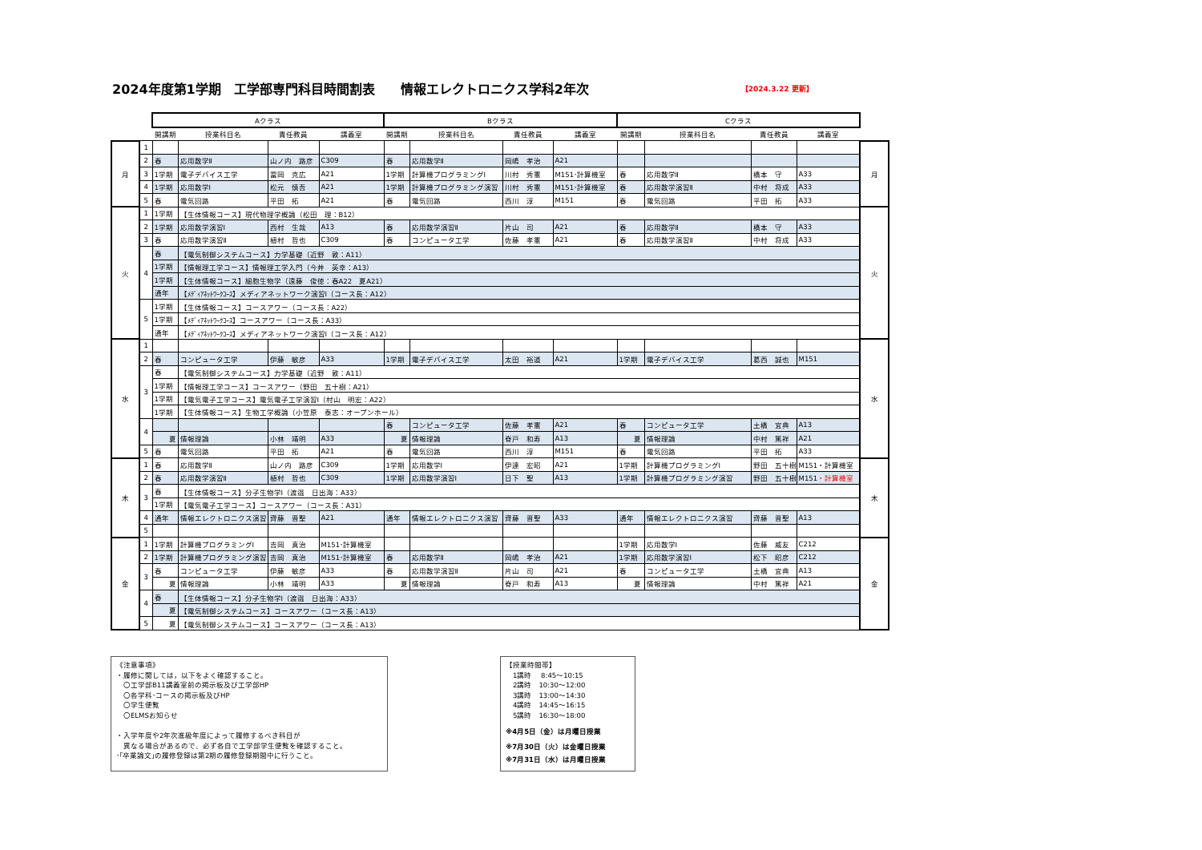2024年度第1学期　工学部専門科目時間割表　　情報エレクトロニクス学科2年次 【2024.3.22 更新】
| | | Aクラス | | | | Bクラス | | | | Cクラス | | | | |
| | | 開講期 | 授業科目名 | 責任教員 | 講義室 | 開講期 | 授業科目名 | 責任教員 | 講義室 | 開講期 | 授業科目名 | 責任教員 | 講義室 | |
| 月 | 1 | | | | | | | | | | | | | 月 |
| | 2 | 春 | 応用数学Ⅱ | 山ノ内 路彦 | C309 | 春 | 応用数学Ⅱ | 岡嶋 孝治 | A21 | | | | | |
| | 3 | 1学期 | 電子デバイス工学 | 冨岡 克広 | A21 | 1学期 | 計算機プログラミングⅠ | 川村 秀憲 | M151･計算機室 | 春 | 応用数学Ⅱ | 橋本 守 | A33 | |
| | 4 | 1学期 | 応用数学Ⅰ | 松元 慎吾 | A21 | 1学期 | 計算機プログラミング演習 | 川村 秀憲 | M151･計算機室 | 春 | 応用数学演習Ⅱ | 中村 将成 | A33 | |
| | 5 | 春 | 電気回路 | 平田 拓 | A21 | 春 | 電気回路 | 西川 淳 | M151 | 春 | 電気回路 | 平田 拓 | A33 | |
| 火 | 1 | 1学期 | 【生体情報コース】現代物理学概論（松田 理：B12） | | | | | | | | | | | 火 |
| | 2 | 1学期 | 応用数学演習Ⅰ | 西村 生哉 | A13 | 春 | 応用数学演習Ⅱ | 片山 司 | A21 | 春 | 応用数学Ⅱ | 橋本 守 | A33 | |
| | 3 | 春 | 応用数学演習Ⅱ | 植村 哲也 | C309 | 春 | コンピュータ工学 | 佐藤 孝憲 | A21 | 春 | 応用数学演習Ⅱ | 中村 将成 | A33 | |
| | 4 | 春 | 【電気制御システムコース】力学基礎（近野 敦：A11） | | | | | | | | | | | |
| | | 1学期 | 【情報理工学コース】情報理工学入門（今井 英幸：A13） | | | | | | | | | | | |
| | | 1学期 | 【生体情報コース】細胞生物学（遠藤 俊徳：春A22 夏A21） | | | | | | | | | | | |
| | | 通年 | 【ﾒﾃﾞｨｱﾈｯﾄﾜｰｸｺｰｽ】メディアネットワーク演習Ⅰ（コース長：A12） | | | | | | | | | | | |
| | 5 | 1学期 | 【生体情報コース】コースアワー（コース長：A22） | | | | | | | | | | | |
| | | 1学期 | 【ﾒﾃﾞｨｱﾈｯﾄﾜｰｸｺｰｽ】コースアワー（コース長：A33） | | | | | | | | | | | |
| | | 通年 | 【ﾒﾃﾞｨｱﾈｯﾄﾜｰｸｺｰｽ】メディアネットワーク演習Ⅰ（コース長：A12） | | | | | | | | | | | |
| 水 | 1 | | | | | | | | | | | | | 水 |
| | 2 | 春 | コンピュータ工学 | 伊藤 敏彦 | A33 | 1学期 | 電子デバイス工学 | 太田 裕道 | A21 | 1学期 | 電子デバイス工学 | 葛西 誠也 | M151 | |
| | 3 | 春 | 【電気制御システムコース】力学基礎（近野 敦：A11） | | | | | | | | | | | |
| | | 1学期 | 【情報理工学コース】コースアワー（野田 五十樹：A21） | | | | | | | | | | | |
| | | 1学期 | 【電気電子工学コース】電気電子工学演習Ⅰ（村山 明宏：A22） | | | | | | | | | | | |
| | | 1学期 | 【生体情報コース】生物工学概論（小笠原 泰志：オープンホール） | | | | | | | | | | | |
| | 4 | | | | | 春 | コンピュータ工学 | 佐藤 孝憲 | A21 | 春 | コンピュータ工学 | 土橋 宜典 | A13 | |
| | | 夏 | 情報理論 | 小林 靖明 | A33 | 夏 | 情報理論 | 脊戸 和寿 | A13 | 夏 | 情報理論 | 中村 篤祥 | A21 | |
| | 5 | 春 | 電気回路 | 平田 拓 | A21 | 春 | 電気回路 | 西川 淳 | M151 | 春 | 電気回路 | 平田 拓 | A33 | |
| 木 | 1 | 春 | 応用数学Ⅱ | 山ノ内 路彦 | C309 | 1学期 | 応用数学Ⅰ | 伊達 宏昭 | A21 | 1学期 | 計算機プログラミングⅠ | 野田 五十樹 | M151・計算機室 | 木 |
| | 2 | 春 | 応用数学演習Ⅱ | 植村 哲也 | C309 | 1学期 | 応用数学演習Ⅰ | 日下 聖 | A13 | 1学期 | 計算機プログラミング演習 | 野田 五十樹 | M151 ・計算機室 | |
| | 3 | 春 | 【生体情報コース】分子生物学Ⅰ（渡邉 日出海：A33） | | | | | | | | | | | |
| | | 1学期 | 【電気電子工学コース】コースアワー（コース長：A31） | | | | | | | | | | | |
| | 4 | 通年 | 情報エレクトロニクス演習 | 齊藤 晋聖 | A21 | 通年 | 情報エレクトロニクス演習 | 齊藤 晋聖 | A33 | 通年 | 情報エレクトロニクス演習 | 齊藤 晋聖 | A13 | |
| | 5 | | | | | | | | | | | | | |
| 金 | 1 | 1学期 | 計算機プログラミングⅠ | 吉岡 真治 | M151･計算機室 | | | | | 1学期 | 応用数学Ⅰ | 佐藤 威友 | C212 | 金 |
| | 2 | 1学期 | 計算機プログラミング演習 | 吉岡 真治 | M151･計算機室 | 春 | 応用数学Ⅱ | 岡嶋 孝治 | A21 | 1学期 | 応用数学演習Ⅰ | 松下 昭彦 | C212 | |
| | 3 | 春 | コンピュータ工学 | 伊藤 敏彦 | A33 | 春 | 応用数学演習Ⅱ | 片山 司 | A21 | 春 | コンピュータ工学 | 土橋 宜典 | A13 | |
| | | 夏 | 情報理論 | 小林 靖明 | A33 | 夏 | 情報理論 | 脊戸 和寿 | A13 | 夏 | 情報理論 | 中村 篤祥 | A21 | |
| | 4 | 春 | 【生体情報コース】分子生物学Ⅰ（渡邉 日出海：A33） | | | | | | | | | | | |
| | | 夏 | 【電気制御システムコース】コースアワー（コース長：A13） | | | | | | | | | | | |
| | 5 | 夏 | 【電気制御システムコース】コースアワー（コース長：A13） | | | | | | | | | | | |
《注意事項》
・履修に関しては，以下をよく確認すること。
　〇工学部B11講義室前の掲示板及び工学部HP
　〇各学科･コースの掲示板及びHP
　〇学生便覧
　〇ELMSお知らせ
・入学年度や2年次進級年度によって履修するべき科目が
　異なる場合があるので、必ず各自で工学部学生便覧を確認すること。
･｢卒業論文｣の履修登録は第2期の履修登録期間中に行うこと。
【授業時間帯】
　1講時　 8:45～10:15
　2講時　10:30～12:00
　3講時　13:00～14:30
　4講時　14:45～16:15
　5講時　16:30～18:00
※4月5日（金）は月曜日授業
※7月30日（火）は金曜日授業
※7月31日（水）は月曜日授業